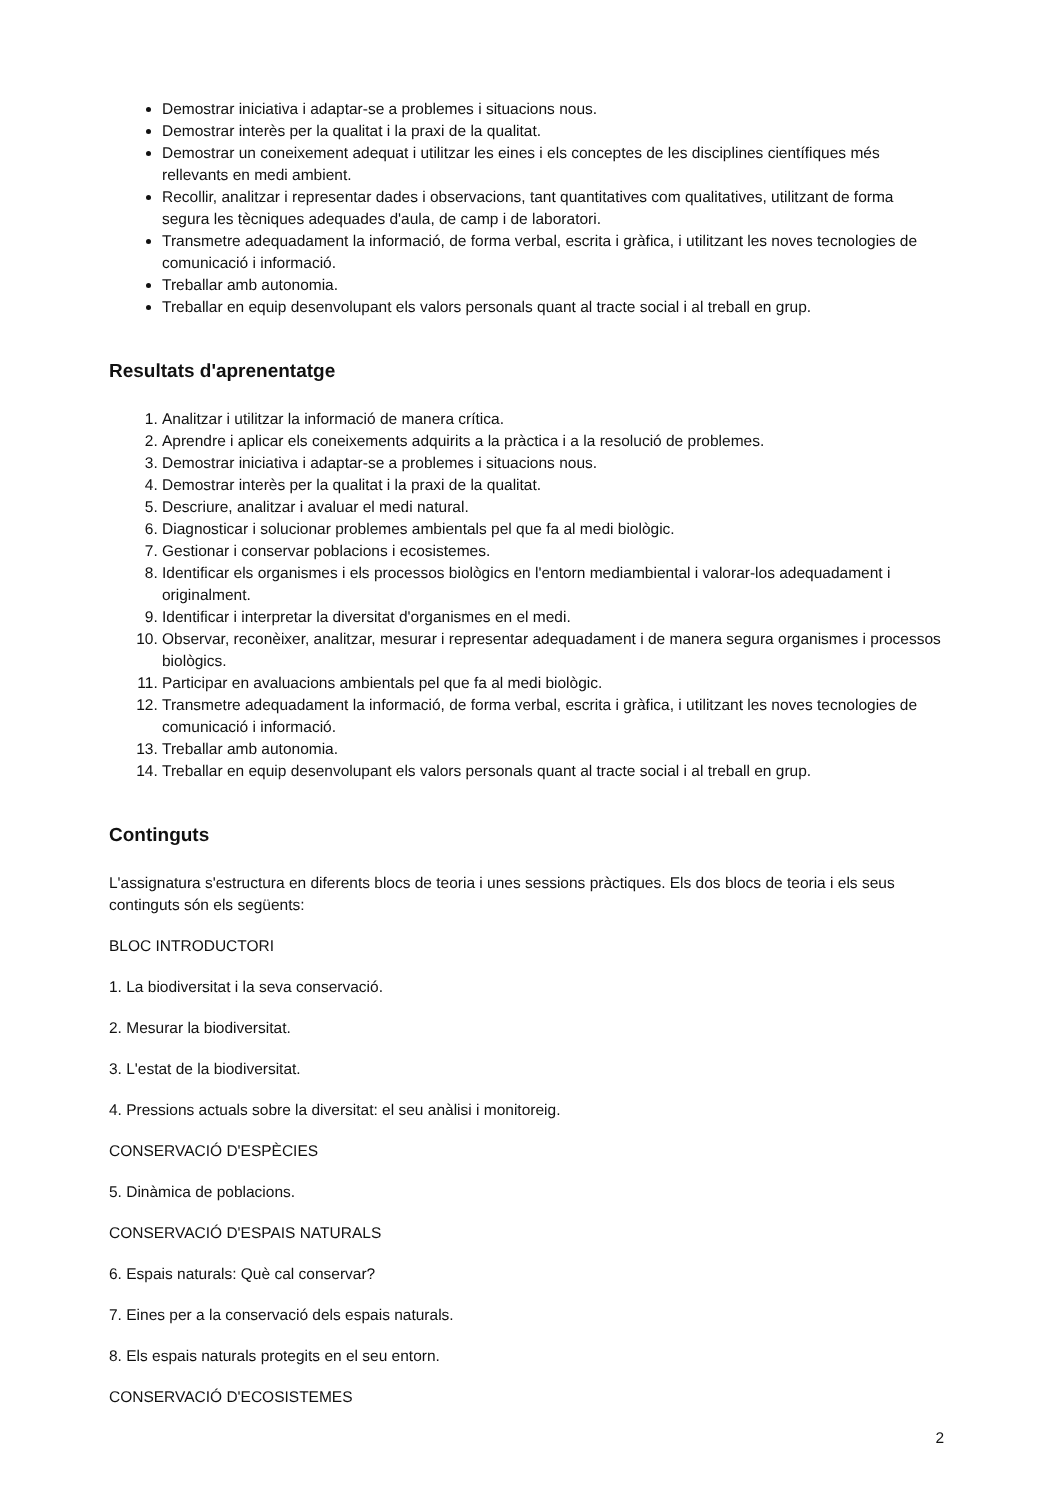Demostrar iniciativa i adaptar-se a problemes i situacions nous.
Demostrar interès per la qualitat i la praxi de la qualitat.
Demostrar un coneixement adequat i utilitzar les eines i els conceptes de les disciplines científiques més rellevants en medi ambient.
Recollir, analitzar i representar dades i observacions, tant quantitatives com qualitatives, utilitzant de forma segura les tècniques adequades d'aula, de camp i de laboratori.
Transmetre adequadament la informació, de forma verbal, escrita i gràfica, i utilitzant les noves tecnologies de comunicació i informació.
Treballar amb autonomia.
Treballar en equip desenvolupant els valors personals quant al tracte social i al treball en grup.
Resultats d'aprenentatge
1. Analitzar i utilitzar la informació de manera crítica.
2. Aprendre i aplicar els coneixements adquirits a la pràctica i a la resolució de problemes.
3. Demostrar iniciativa i adaptar-se a problemes i situacions nous.
4. Demostrar interès per la qualitat i la praxi de la qualitat.
5. Descriure, analitzar i avaluar el medi natural.
6. Diagnosticar i solucionar problemes ambientals pel que fa al medi biològic.
7. Gestionar i conservar poblacions i ecosistemes.
8. Identificar els organismes i els processos biològics en l'entorn mediambiental i valorar-los adequadament i originalment.
9. Identificar i interpretar la diversitat d'organismes en el medi.
10. Observar, reconèixer, analitzar, mesurar i representar adequadament i de manera segura organismes i processos biològics.
11. Participar en avaluacions ambientals pel que fa al medi biològic.
12. Transmetre adequadament la informació, de forma verbal, escrita i gràfica, i utilitzant les noves tecnologies de comunicació i informació.
13. Treballar amb autonomia.
14. Treballar en equip desenvolupant els valors personals quant al tracte social i al treball en grup.
Continguts
L'assignatura s'estructura en diferents blocs de teoria i unes sessions pràctiques. Els dos blocs de teoria i els seus continguts són els següents:
BLOC INTRODUCTORI
1. La biodiversitat i la seva conservació.
2. Mesurar la biodiversitat.
3. L'estat de la biodiversitat.
4. Pressions actuals sobre la diversitat: el seu anàlisi i monitoreig.
CONSERVACIÓ D'ESPÈCIES
5. Dinàmica de poblacions.
CONSERVACIÓ D'ESPAIS NATURALS
6. Espais naturals: Què cal conservar?
7. Eines per a la conservació dels espais naturals.
8. Els espais naturals protegits en el seu entorn.
CONSERVACIÓ D'ECOSISTEMES
2